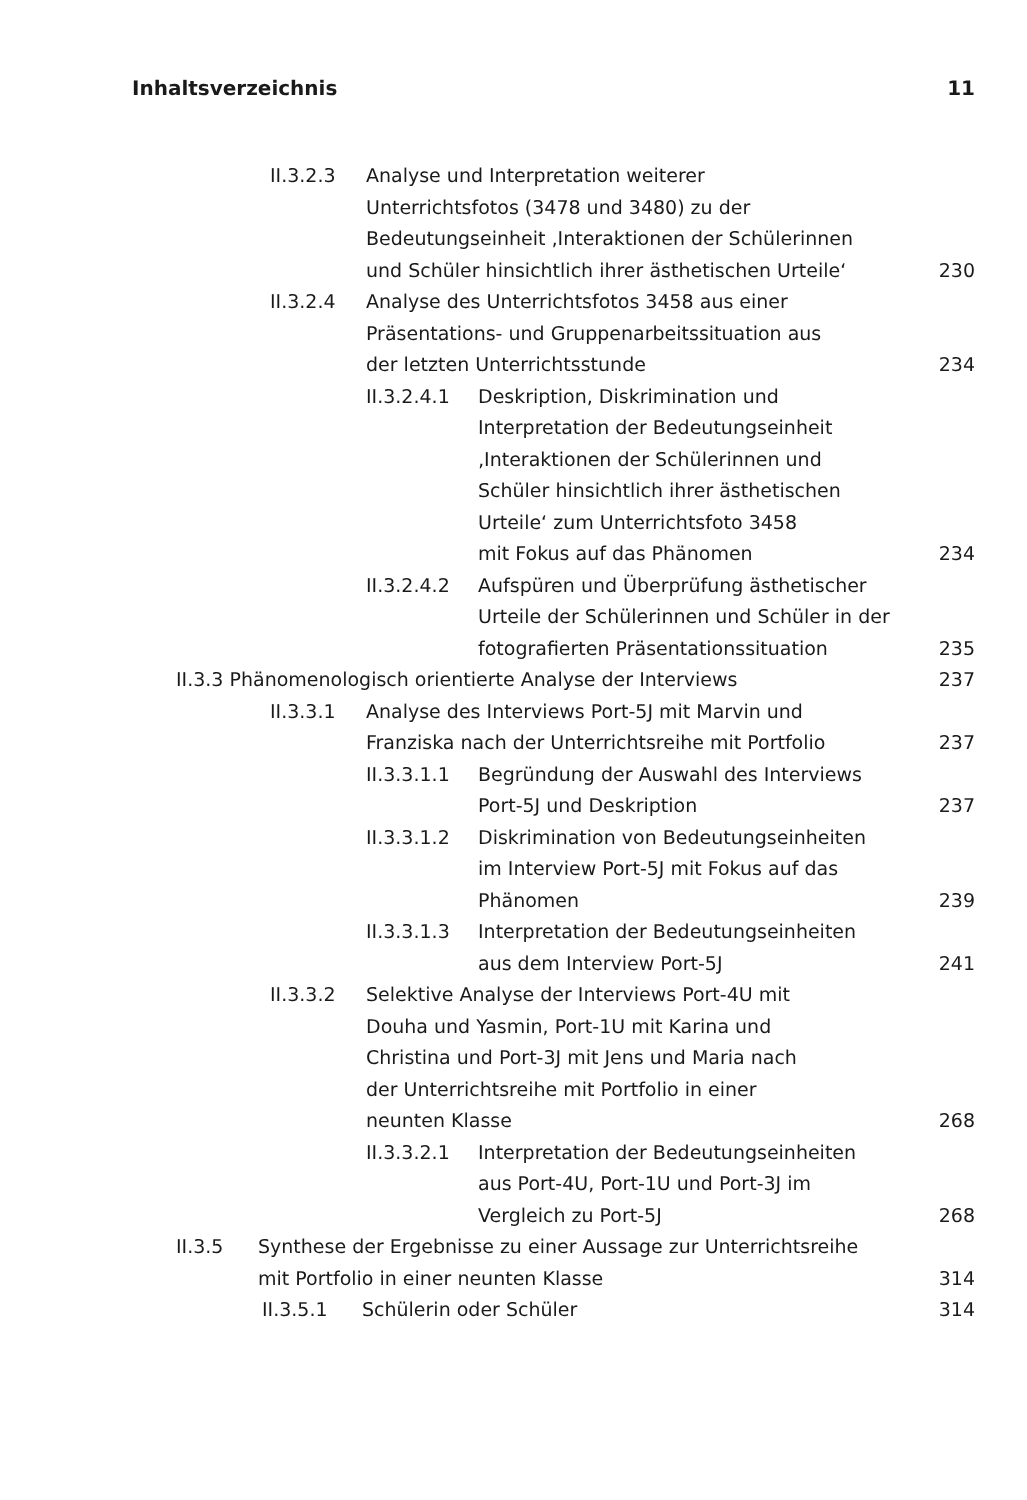Inhaltsverzeichnis 11
II.3.2.3 Analyse und Interpretation weiterer
Unterrichtsfotos (3478 und 3480) zu der
Bedeutungseinheit ‚Interaktionen der Schülerinnen
und Schüler hinsichtlich ihrer ästhetischen Urteile‘230
II.3.2.4 Analyse des Unterrichtsfotos 3458 aus einer
Präsentations- und Gruppenarbeitssituation aus
der letzten Unterrichtsstunde 234
II.3.2.4.1 Deskription, Diskrimination und
Interpretation der Bedeutungseinheit
‚Interaktionen der Schülerinnen und
Schüler hinsichtlich ihrer ästhetischen
Urteile‘ zum Unterrichtsfoto 3458
mit Fokus auf das Phänomen 234
II.3.2.4.2 Aufspüren und Überprüfung ästhetischer
Urteile der Schülerinnen und Schüler in der
fotografierten Präsentationssituation 235
II.3.3 Phänomenologisch orientierte Analyse der Interviews 237
II.3.3.1 Analyse des Interviews Port-5J mit Marvin und
Franziska nach der Unterrichtsreihe mit Portfolio 237
II.3.3.1.1 Begründung der Auswahl des Interviews
Port-5J und Deskription 237
II.3.3.1.2 Diskrimination von Bedeutungseinheiten
im Interview Port-5J mit Fokus auf das
Phänomen 239
II.3.3.1.3 Interpretation der Bedeutungseinheiten
aus dem Interview Port-5J 241
II.3.3.2 Selektive Analyse der Interviews Port-4U mit
Douha und Yasmin, Port-1U mit Karina und
Christina und Port-3J mit Jens und Maria nach
der Unterrichtsreihe mit Portfolio in einer
neunten Klasse 268
II.3.3.2.1 Interpretation der Bedeutungseinheiten
aus Port-4U, Port-1U und Port-3J im
Vergleich zu Port-5J 268
II.3.5 Synthese der Ergebnisse zu einer Aussage zur Unterrichtsreihe
mit Portfolio in einer neunten Klasse 314
II.3.5.1 Schülerin oder Schüler 314